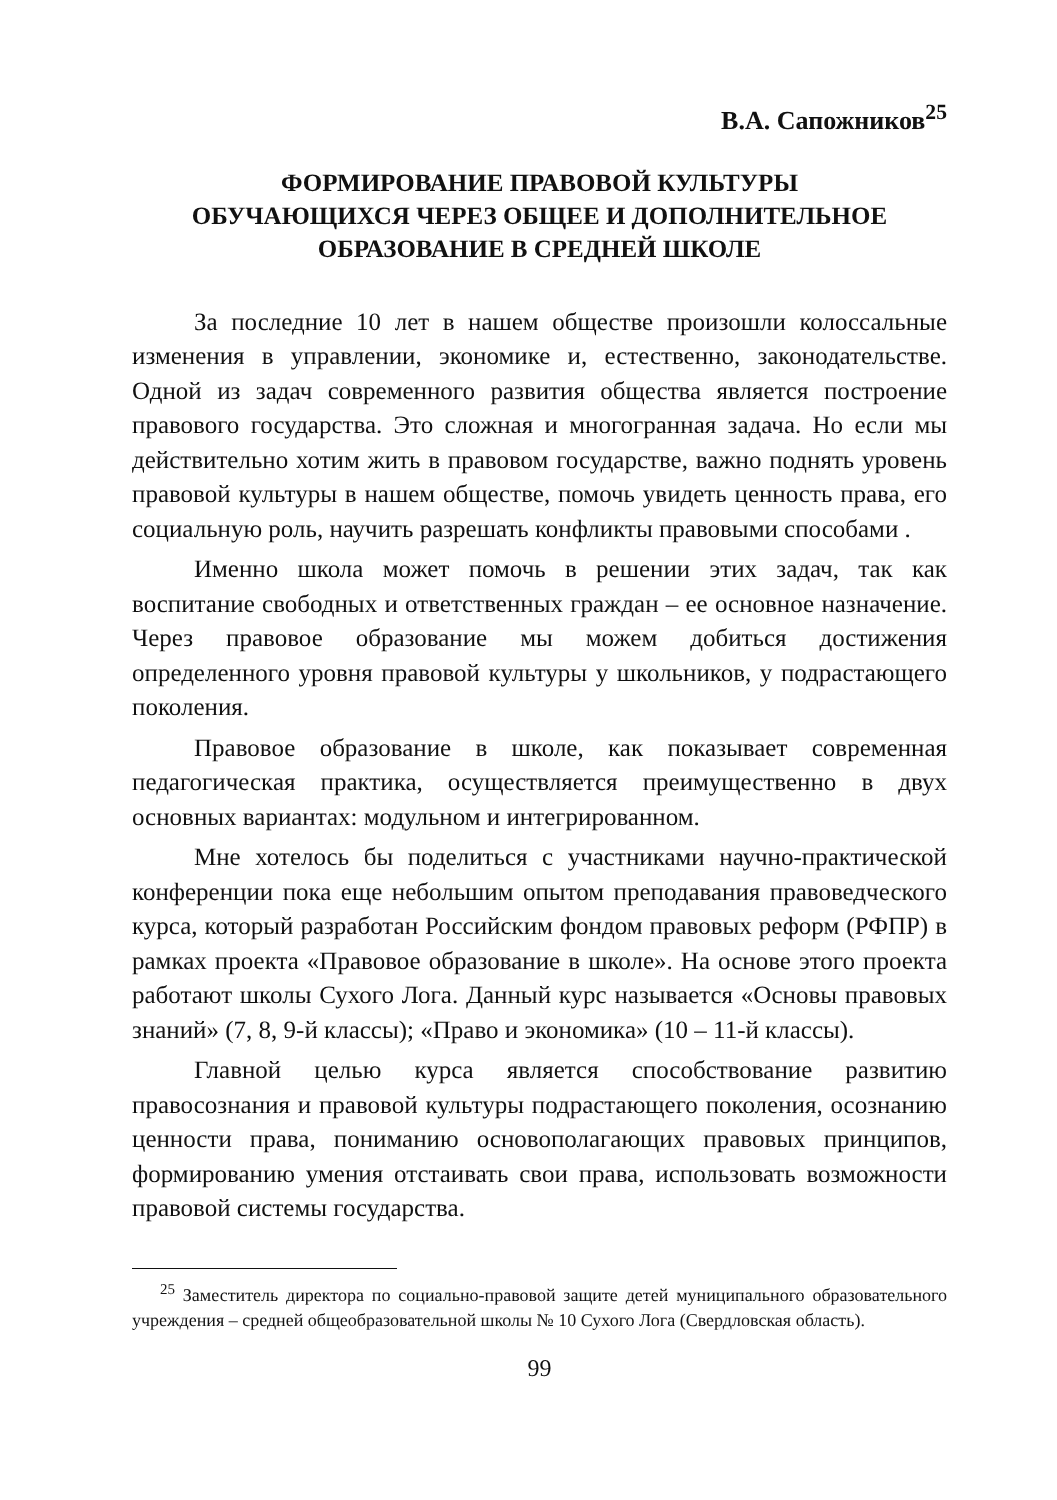В.А. Сапожников<sup>25</sup>
ФОРМИРОВАНИЕ ПРАВОВОЙ КУЛЬТУРЫ
ОБУЧАЮЩИХСЯ ЧЕРЕЗ ОБЩЕЕ И ДОПОЛНИТЕЛЬНОЕ
ОБРАЗОВАНИЕ В СРЕДНЕЙ ШКОЛЕ
За последние 10 лет в нашем обществе произошли колоссальные изменения в управлении, экономике и, естественно, законодательстве. Одной из задач современного развития общества является построение правового государства. Это сложная и многогранная задача. Но если мы действительно хотим жить в правовом государстве, важно поднять уровень правовой культуры в нашем обществе, помочь увидеть ценность права, его социальную роль, научить разрешать конфликты правовыми способами .
Именно школа может помочь в решении этих задач, так как воспитание свободных и ответственных граждан – ее основное назначение. Через правовое образование мы можем добиться достижения определенного уровня правовой культуры у школьников, у подрастающего поколения.
Правовое образование в школе, как показывает современная педагогическая практика, осуществляется преимущественно в двух основных вариантах: модульном и интегрированном.
Мне хотелось бы поделиться с участниками научно-практической конференции пока еще небольшим опытом преподавания правоведческого курса, который разработан Российским фондом правовых реформ (РФПР) в рамках проекта «Правовое образование в школе». На основе этого проекта работают школы Сухого Лога. Данный курс называется «Основы правовых знаний» (7, 8, 9-й классы); «Право и экономика» (10 – 11-й классы).
Главной целью курса является способствование развитию правосознания и правовой культуры подрастающего поколения, осознанию ценности права, пониманию основополагающих правовых принципов, формированию умения отстаивать свои права, использовать возможности правовой системы государства.
<sup>25</sup> Заместитель директора по социально-правовой защите детей муниципального образовательного учреждения – средней общеобразовательной школы № 10 Сухого Лога (Свердловская область).
99